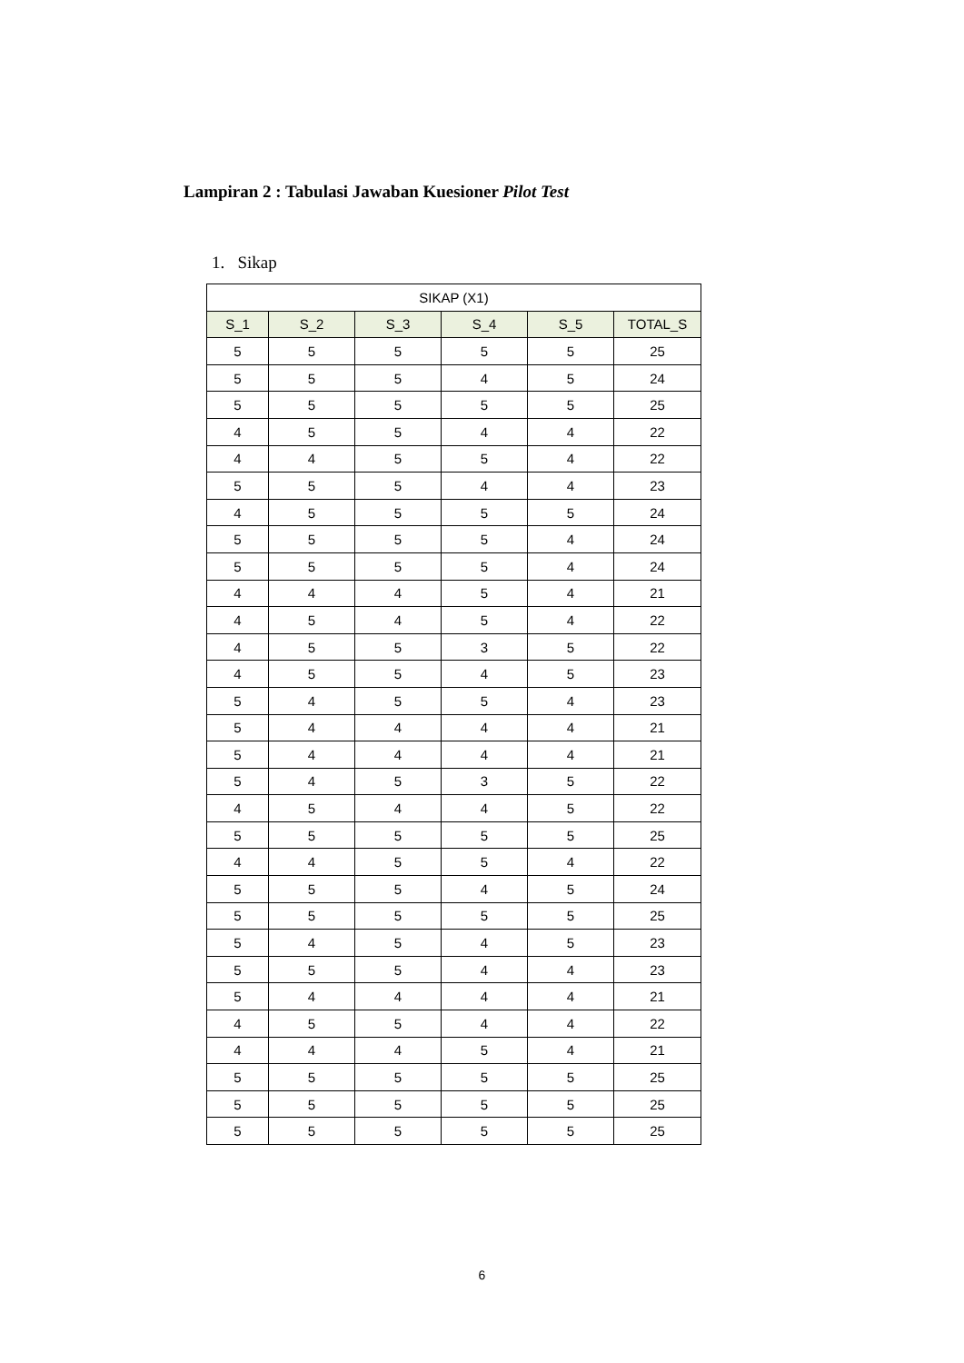Lampiran 2 : Tabulasi Jawaban Kuesioner Pilot Test
1. Sikap
| SIKAP (X1) | | | | | |
| --- | --- | --- | --- | --- | --- |
| S_1 | S_2 | S_3 | S_4 | S_5 | TOTAL_S |
| 5 | 5 | 5 | 5 | 5 | 25 |
| 5 | 5 | 5 | 4 | 5 | 24 |
| 5 | 5 | 5 | 5 | 5 | 25 |
| 4 | 5 | 5 | 4 | 4 | 22 |
| 4 | 4 | 5 | 5 | 4 | 22 |
| 5 | 5 | 5 | 4 | 4 | 23 |
| 4 | 5 | 5 | 5 | 5 | 24 |
| 5 | 5 | 5 | 5 | 4 | 24 |
| 5 | 5 | 5 | 5 | 4 | 24 |
| 4 | 4 | 4 | 5 | 4 | 21 |
| 4 | 5 | 4 | 5 | 4 | 22 |
| 4 | 5 | 5 | 3 | 5 | 22 |
| 4 | 5 | 5 | 4 | 5 | 23 |
| 5 | 4 | 5 | 5 | 4 | 23 |
| 5 | 4 | 4 | 4 | 4 | 21 |
| 5 | 4 | 4 | 4 | 4 | 21 |
| 5 | 4 | 5 | 3 | 5 | 22 |
| 4 | 5 | 4 | 4 | 5 | 22 |
| 5 | 5 | 5 | 5 | 5 | 25 |
| 4 | 4 | 5 | 5 | 4 | 22 |
| 5 | 5 | 5 | 4 | 5 | 24 |
| 5 | 5 | 5 | 5 | 5 | 25 |
| 5 | 4 | 5 | 4 | 5 | 23 |
| 5 | 5 | 5 | 4 | 4 | 23 |
| 5 | 4 | 4 | 4 | 4 | 21 |
| 4 | 5 | 5 | 4 | 4 | 22 |
| 4 | 4 | 4 | 5 | 4 | 21 |
| 5 | 5 | 5 | 5 | 5 | 25 |
| 5 | 5 | 5 | 5 | 5 | 25 |
| 5 | 5 | 5 | 5 | 5 | 25 |
6